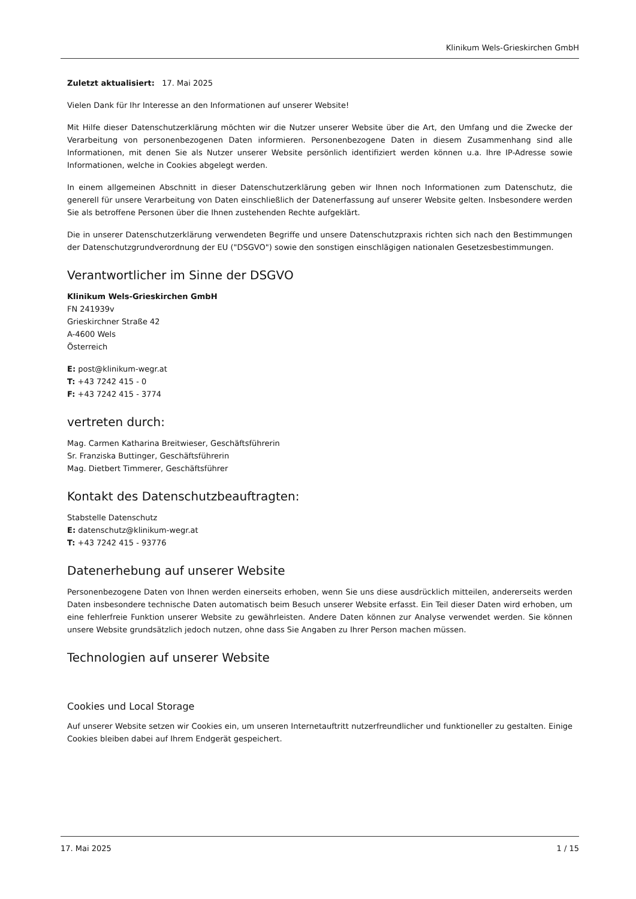Klinikum Wels-Grieskirchen GmbH
Zuletzt aktualisiert: 17. Mai 2025
Vielen Dank für Ihr Interesse an den Informationen auf unserer Website!
Mit Hilfe dieser Datenschutzerklärung möchten wir die Nutzer unserer Website über die Art, den Umfang und die Zwecke der Verarbeitung von personenbezogenen Daten informieren. Personenbezogene Daten in diesem Zusammenhang sind alle Informationen, mit denen Sie als Nutzer unserer Website persönlich identifiziert werden können u.a. Ihre IP-Adresse sowie Informationen, welche in Cookies abgelegt werden.
In einem allgemeinen Abschnitt in dieser Datenschutzerklärung geben wir Ihnen noch Informationen zum Datenschutz, die generell für unsere Verarbeitung von Daten einschließlich der Datenerfassung auf unserer Website gelten. Insbesondere werden Sie als betroffene Personen über die Ihnen zustehenden Rechte aufgeklärt.
Die in unserer Datenschutzerklärung verwendeten Begriffe und unsere Datenschutzpraxis richten sich nach den Bestimmungen der Datenschutzgrundverordnung der EU ("DSGVO") sowie den sonstigen einschlägigen nationalen Gesetzesbestimmungen.
Verantwortlicher im Sinne der DSGVO
Klinikum Wels-Grieskirchen GmbH
FN 241939v
Grieskirchner Straße 42
A-4600 Wels
Österreich
E: post@klinikum-wegr.at
T: +43 7242 415 - 0
F: +43 7242 415 - 3774
vertreten durch:
Mag. Carmen Katharina Breitwieser, Geschäftsführerin
Sr. Franziska Buttinger, Geschäftsführerin
Mag. Dietbert Timmerer, Geschäftsführer
Kontakt des Datenschutzbeauftragten:
Stabstelle Datenschutz
E: datenschutz@klinikum-wegr.at
T: +43 7242 415 - 93776
Datenerhebung auf unserer Website
Personenbezogene Daten von Ihnen werden einerseits erhoben, wenn Sie uns diese ausdrücklich mitteilen, andererseits werden Daten insbesondere technische Daten automatisch beim Besuch unserer Website erfasst. Ein Teil dieser Daten wird erhoben, um eine fehlerfreie Funktion unserer Website zu gewährleisten. Andere Daten können zur Analyse verwendet werden. Sie können unsere Website grundsätzlich jedoch nutzen, ohne dass Sie Angaben zu Ihrer Person machen müssen.
Technologien auf unserer Website
Cookies und Local Storage
Auf unserer Website setzen wir Cookies ein, um unseren Internetauftritt nutzerfreundlicher und funktioneller zu gestalten. Einige Cookies bleiben dabei auf Ihrem Endgerät gespeichert.
17. Mai 2025 1 / 15